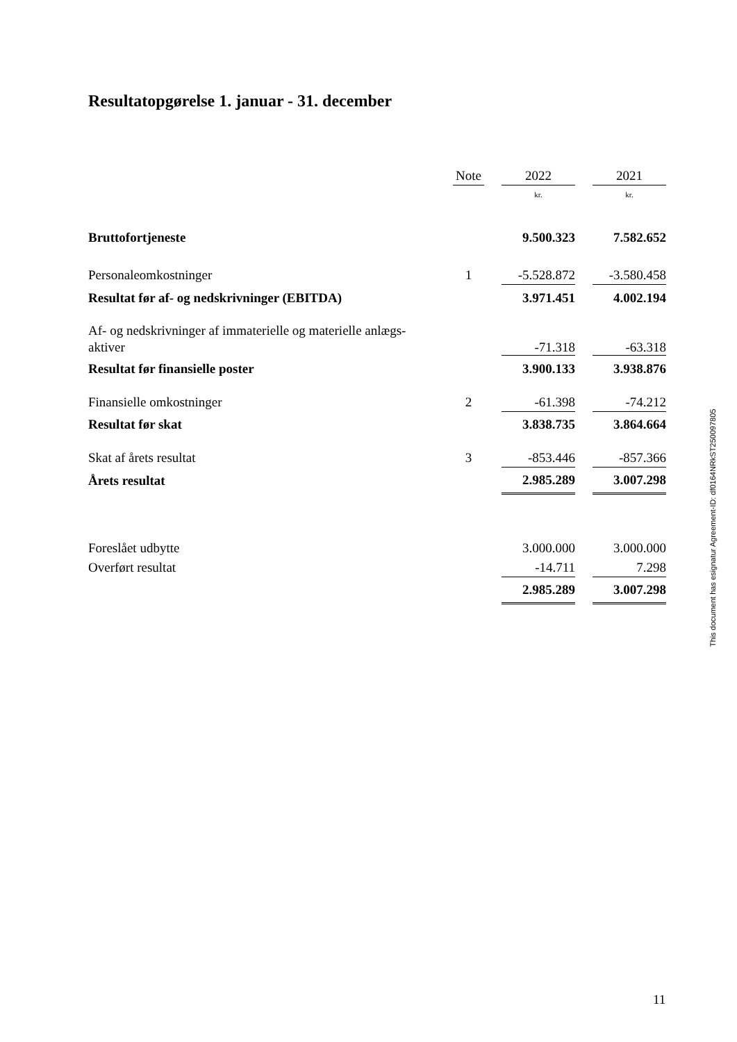Resultatopgørelse 1. januar - 31. december
| | Note | | 2022 | | 2021 |
| --- | --- | --- | --- | --- | --- |
| | | | kr. | | kr. |
| Bruttofortjeneste | | | 9.500.323 | | 7.582.652 |
| Personaleomkostninger | 1 | | -5.528.872 | | -3.580.458 |
| Resultat før af- og nedskrivninger (EBITDA) | | | 3.971.451 | | 4.002.194 |
| Af- og nedskrivninger af immaterielle og materielle anlægs- aktiver | | | -71.318 | | -63.318 |
| Resultat før finansielle poster | | | 3.900.133 | | 3.938.876 |
| Finansielle omkostninger | 2 | | -61.398 | | -74.212 |
| Resultat før skat | | | 3.838.735 | | 3.864.664 |
| Skat af årets resultat | 3 | | -853.446 | | -857.366 |
| Årets resultat | | | 2.985.289 | | 3.007.298 |
| Foreslået udbytte | | | 3.000.000 | | 3.000.000 |
| Overført resultat | | | -14.711 | | 7.298 |
| | | | 2.985.289 | | 3.007.298 |
This document has esignatur Agreement-ID: df0164NRkST250097805
11